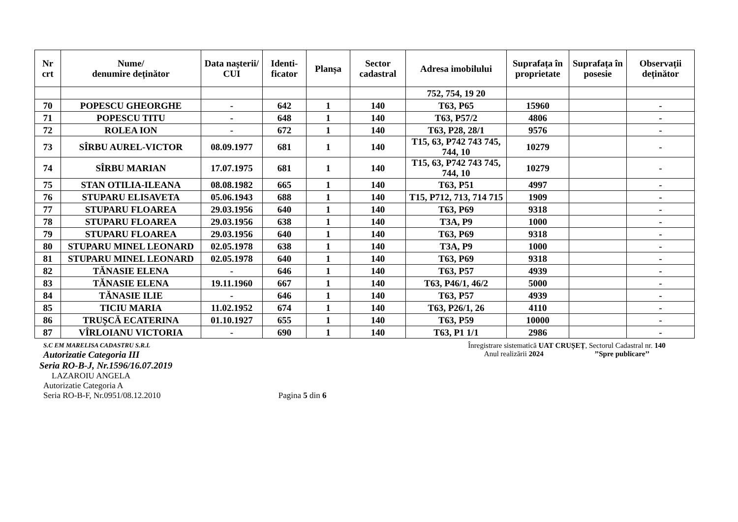| Nr crt | Nume/ denumire deținător | Data nașterii/ CUI | Identi- ficator | Planșa | Sector cadastral | Adresa imobilului | Suprafața în proprietate | Suprafața în posesie | Observații deținător |
| --- | --- | --- | --- | --- | --- | --- | --- | --- | --- |
| | | | | | | 752, 754, 19 20 | | | |
| 70 | POPESCU GHEORGHE | - | 642 | 1 | 140 | T63, P65 | 15960 | | - |
| 71 | POPESCU TITU | - | 648 | 1 | 140 | T63, P57/2 | 4806 | | - |
| 72 | ROLEA ION | - | 672 | 1 | 140 | T63, P28, 28/1 | 9576 | | - |
| 73 | SÎRBU AUREL-VICTOR | 08.09.1977 | 681 | 1 | 140 | T15, 63, P742 743 745, 744, 10 | 10279 | | - |
| 74 | SÎRBU MARIAN | 17.07.1975 | 681 | 1 | 140 | T15, 63, P742 743 745, 744, 10 | 10279 | | - |
| 75 | STAN OTILIA-ILEANA | 08.08.1982 | 665 | 1 | 140 | T63, P51 | 4997 | | - |
| 76 | STUPARU ELISAVETA | 05.06.1943 | 688 | 1 | 140 | T15, P712, 713, 714 715 | 1909 | | - |
| 77 | STUPARU FLOAREA | 29.03.1956 | 640 | 1 | 140 | T63, P69 | 9318 | | - |
| 78 | STUPARU FLOAREA | 29.03.1956 | 638 | 1 | 140 | T3A, P9 | 1000 | | - |
| 79 | STUPARU FLOAREA | 29.03.1956 | 640 | 1 | 140 | T63, P69 | 9318 | | - |
| 80 | STUPARU MINEL LEONARD | 02.05.1978 | 638 | 1 | 140 | T3A, P9 | 1000 | | - |
| 81 | STUPARU MINEL LEONARD | 02.05.1978 | 640 | 1 | 140 | T63, P69 | 9318 | | - |
| 82 | TĂNASIE ELENA | - | 646 | 1 | 140 | T63, P57 | 4939 | | - |
| 83 | TĂNASIE ELENA | 19.11.1960 | 667 | 1 | 140 | T63, P46/1, 46/2 | 5000 | | - |
| 84 | TĂNASIE ILIE | - | 646 | 1 | 140 | T63, P57 | 4939 | | - |
| 85 | TICIU MARIA | 11.02.1952 | 674 | 1 | 140 | T63, P26/1, 26 | 4110 | | - |
| 86 | TRUȘCĂ ECATERINA | 01.10.1927 | 655 | 1 | 140 | T63, P59 | 10000 | | - |
| 87 | VÎRLOIANU VICTORIA | - | 690 | 1 | 140 | T63, P1 1/1 | 2986 | | - |
S.C EM MARELISA CADASTRU S.R.L
Autorizatie Categoria III
Seria RO-B-J, Nr.1596/16.07.2019
LAZAROIU ANGELA
Autorizatie Categoria A
Seria RO-B-F, Nr.0951/08.12.2010 Pagina 5 din 6
Înregistrare sistematică UAT CRUȘEȚ, Sectorul Cadastral nr. 140
Anul realizării 2024 ’’Spre publicare’’